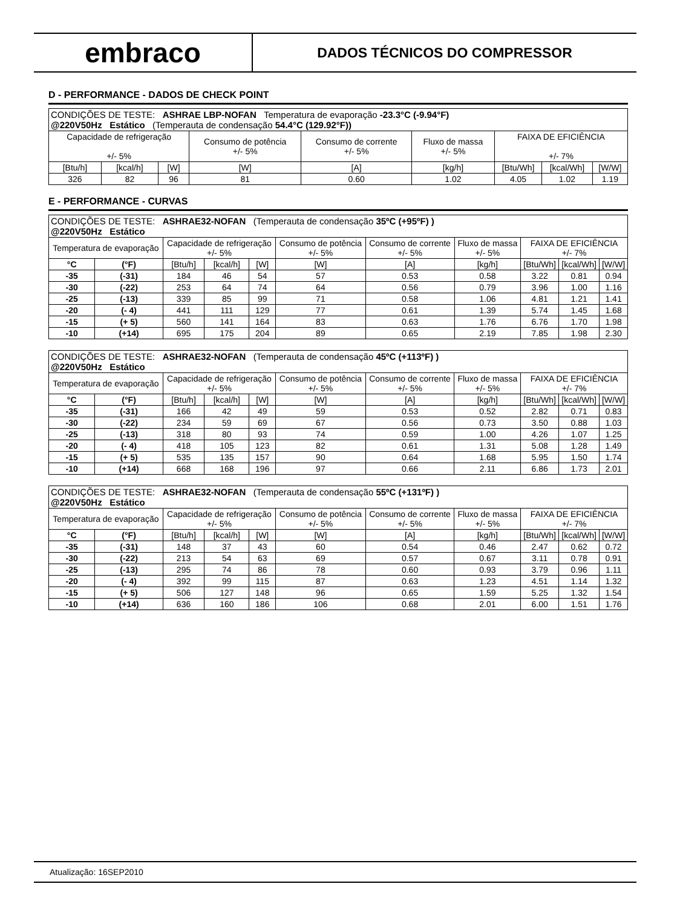embraco
DADOS TÉCNICOS DO COMPRESSOR
D - PERFORMANCE - DADOS DE CHECK POINT
| CONDIÇÕES DE TESTE: ASHRAE LBP-NOFAN Temperatura de evaporação -23.3°C (-9.94°F) @220V50Hz Estático (Temperauta de condensação 54.4°C (129.92°F)) | | | | | | | | |
| Capacidade de refrigeração +/- 5% | | | Consumo de potência +/- 5% | Consumo de corrente +/- 5% | Fluxo de massa +/- 5% | FAIXA DE EFICIÊNCIA +/- 7% | | |
| [Btu/h] | [kcal/h] | [W] | [W] | [A] | [kg/h] | [Btu/Wh] | [kcal/Wh] | [W/W] |
| 326 | 82 | 96 | 81 | 0.60 | 1.02 | 4.05 | 1.02 | 1.19 |
E - PERFORMANCE - CURVAS
| CONDIÇÕES DE TESTE: ASHRAE32-NOFAN (Temperauta de condensação 35ºC (+95ºF) ) @220V50Hz Estático | | | | | | | | | | |
| Temperatura de evaporação | | Capacidade de refrigeração +/- 5% | | | Consumo de potência +/- 5% | Consumo de corrente +/- 5% | Fluxo de massa +/- 5% | FAIXA DE EFICIÊNCIA +/- 7% | | |
| °C | (°F) | [Btu/h] | [kcal/h] | [W] | [W] | [A] | [kg/h] | [Btu/Wh] | [kcal/Wh] | [W/W] |
| -35 | (-31) | 184 | 46 | 54 | 57 | 0.53 | 0.58 | 3.22 | 0.81 | 0.94 |
| -30 | (-22) | 253 | 64 | 74 | 64 | 0.56 | 0.79 | 3.96 | 1.00 | 1.16 |
| -25 | (-13) | 339 | 85 | 99 | 71 | 0.58 | 1.06 | 4.81 | 1.21 | 1.41 |
| -20 | (- 4) | 441 | 111 | 129 | 77 | 0.61 | 1.39 | 5.74 | 1.45 | 1.68 |
| -15 | (+ 5) | 560 | 141 | 164 | 83 | 0.63 | 1.76 | 6.76 | 1.70 | 1.98 |
| -10 | (+14) | 695 | 175 | 204 | 89 | 0.65 | 2.19 | 7.85 | 1.98 | 2.30 |
| CONDIÇÕES DE TESTE: ASHRAE32-NOFAN (Temperauta de condensação 45ºC (+113ºF) ) @220V50Hz Estático | | | | | | | | | | |
| Temperatura de evaporação | | Capacidade de refrigeração +/- 5% | | | Consumo de potência +/- 5% | Consumo de corrente +/- 5% | Fluxo de massa +/- 5% | FAIXA DE EFICIÊNCIA +/- 7% | | |
| °C | (°F) | [Btu/h] | [kcal/h] | [W] | [W] | [A] | [kg/h] | [Btu/Wh] | [kcal/Wh] | [W/W] |
| -35 | (-31) | 166 | 42 | 49 | 59 | 0.53 | 0.52 | 2.82 | 0.71 | 0.83 |
| -30 | (-22) | 234 | 59 | 69 | 67 | 0.56 | 0.73 | 3.50 | 0.88 | 1.03 |
| -25 | (-13) | 318 | 80 | 93 | 74 | 0.59 | 1.00 | 4.26 | 1.07 | 1.25 |
| -20 | (- 4) | 418 | 105 | 123 | 82 | 0.61 | 1.31 | 5.08 | 1.28 | 1.49 |
| -15 | (+ 5) | 535 | 135 | 157 | 90 | 0.64 | 1.68 | 5.95 | 1.50 | 1.74 |
| -10 | (+14) | 668 | 168 | 196 | 97 | 0.66 | 2.11 | 6.86 | 1.73 | 2.01 |
| CONDIÇÕES DE TESTE: ASHRAE32-NOFAN (Temperauta de condensação 55ºC (+131ºF) ) @220V50Hz Estático | | | | | | | | | | |
| Temperatura de evaporação | | Capacidade de refrigeração +/- 5% | | | Consumo de potência +/- 5% | Consumo de corrente +/- 5% | Fluxo de massa +/- 5% | FAIXA DE EFICIÊNCIA +/- 7% | | |
| °C | (°F) | [Btu/h] | [kcal/h] | [W] | [W] | [A] | [kg/h] | [Btu/Wh] | [kcal/Wh] | [W/W] |
| -35 | (-31) | 148 | 37 | 43 | 60 | 0.54 | 0.46 | 2.47 | 0.62 | 0.72 |
| -30 | (-22) | 213 | 54 | 63 | 69 | 0.57 | 0.67 | 3.11 | 0.78 | 0.91 |
| -25 | (-13) | 295 | 74 | 86 | 78 | 0.60 | 0.93 | 3.79 | 0.96 | 1.11 |
| -20 | (- 4) | 392 | 99 | 115 | 87 | 0.63 | 1.23 | 4.51 | 1.14 | 1.32 |
| -15 | (+ 5) | 506 | 127 | 148 | 96 | 0.65 | 1.59 | 5.25 | 1.32 | 1.54 |
| -10 | (+14) | 636 | 160 | 186 | 106 | 0.68 | 2.01 | 6.00 | 1.51 | 1.76 |
Atualização: 16SEP2010